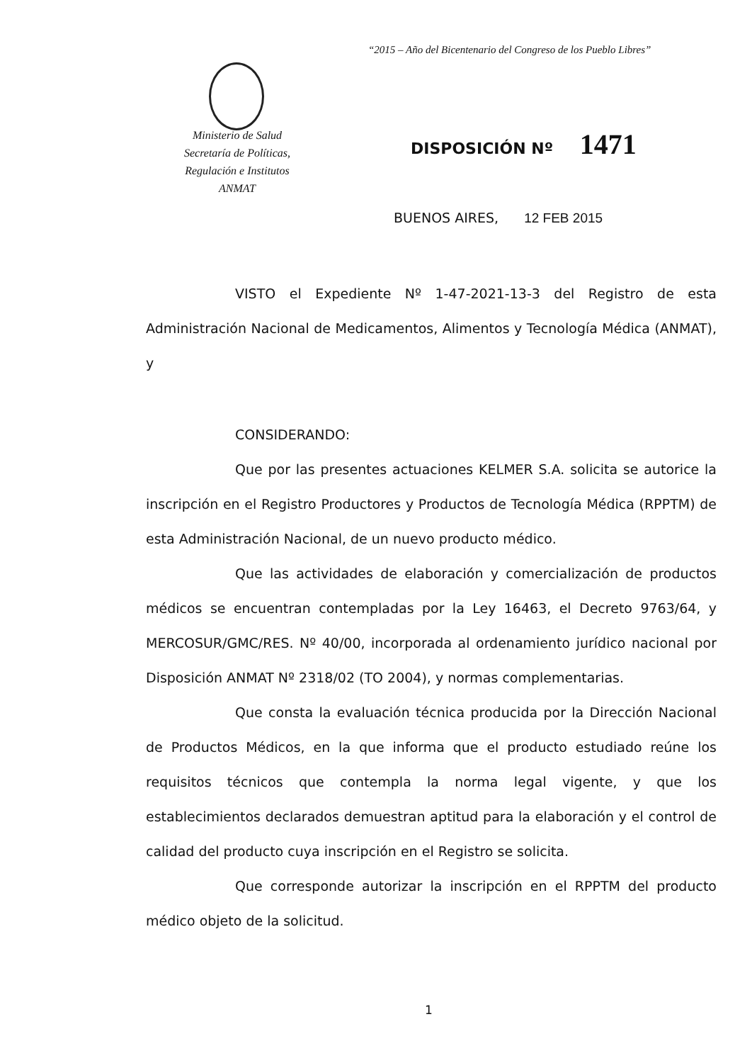“2015 – Año del Bicentenario del Congreso de los Pueblo Libres”
Ministerio de Salud
Secretaría de Políticas,
Regulación e Institutos
ANMAT
DISPOSICIÓN Nº 1471
BUENOS AIRES, 12 FEB 2015
VISTO el Expediente Nº 1-47-2021-13-3 del Registro de esta Administración Nacional de Medicamentos, Alimentos y Tecnología Médica (ANMAT), y
CONSIDERANDO:
Que por las presentes actuaciones KELMER S.A. solicita se autorice la inscripción en el Registro Productores y Productos de Tecnología Médica (RPPTM) de esta Administración Nacional, de un nuevo producto médico.
Que las actividades de elaboración y comercialización de productos médicos se encuentran contempladas por la Ley 16463, el Decreto 9763/64, y MERCOSUR/GMC/RES. Nº 40/00, incorporada al ordenamiento jurídico nacional por Disposición ANMAT Nº 2318/02 (TO 2004), y normas complementarias.
Que consta la evaluación técnica producida por la Dirección Nacional de Productos Médicos, en la que informa que el producto estudiado reúne los requisitos técnicos que contempla la norma legal vigente, y que los establecimientos declarados demuestran aptitud para la elaboración y el control de calidad del producto cuya inscripción en el Registro se solicita.
Que corresponde autorizar la inscripción en el RPPTM del producto médico objeto de la solicitud.
1